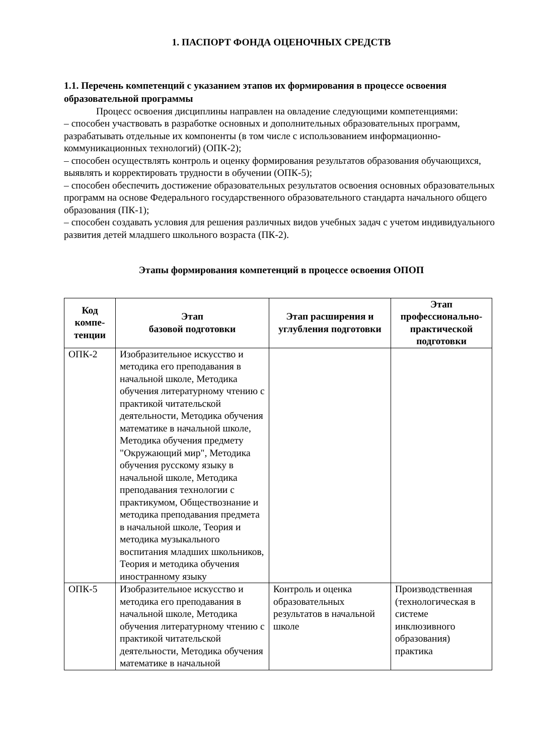1. ПАСПОРТ ФОНДА ОЦЕНОЧНЫХ СРЕДСТВ
1.1. Перечень компетенций с указанием этапов их формирования в процессе освоения образовательной программы
Процесс освоения дисциплины направлен на овладение следующими компетенциями:
– способен участвовать в разработке основных и дополнительных образовательных программ, разрабатывать отдельные их компоненты (в том числе с использованием информационно-коммуникационных технологий) (ОПК-2);
– способен осуществлять контроль и оценку формирования результатов образования обучающихся, выявлять и корректировать трудности в обучении (ОПК-5);
– способен обеспечить достижение образовательных результатов освоения основных образовательных программ на основе Федерального государственного образовательного стандарта начального общего образования (ПК-1);
– способен создавать условия для решения различных видов учебных задач с учетом индивидуального развития детей младшего школьного возраста (ПК-2).
Этапы формирования компетенций в процессе освоения ОПОП
| Код компе-тенции | Этап базовой подготовки | Этап расширения и углубления подготовки | Этап профессионально-практической подготовки |
| --- | --- | --- | --- |
| ОПК-2 | Изобразительное искусство и методика его преподавания в начальной школе, Методика обучения литературному чтению с практикой читательской деятельности, Методика обучения математике в начальной школе, Методика обучения предмету "Окружающий мир", Методика обучения русскому языку в начальной школе, Методика преподавания технологии с практикумом, Обществознание и методика преподавания предмета в начальной школе, Теория и методика музыкального воспитания младших школьников, Теория и методика обучения иностранному языку | | |
| ОПК-5 | Изобразительное искусство и методика его преподавания в начальной школе, Методика обучения литературному чтению с практикой читательской деятельности, Методика обучения математике в начальной | Контроль и оценка образовательных результатов в начальной школе | Производственная (технологическая в системе инклюзивного образования) практика |